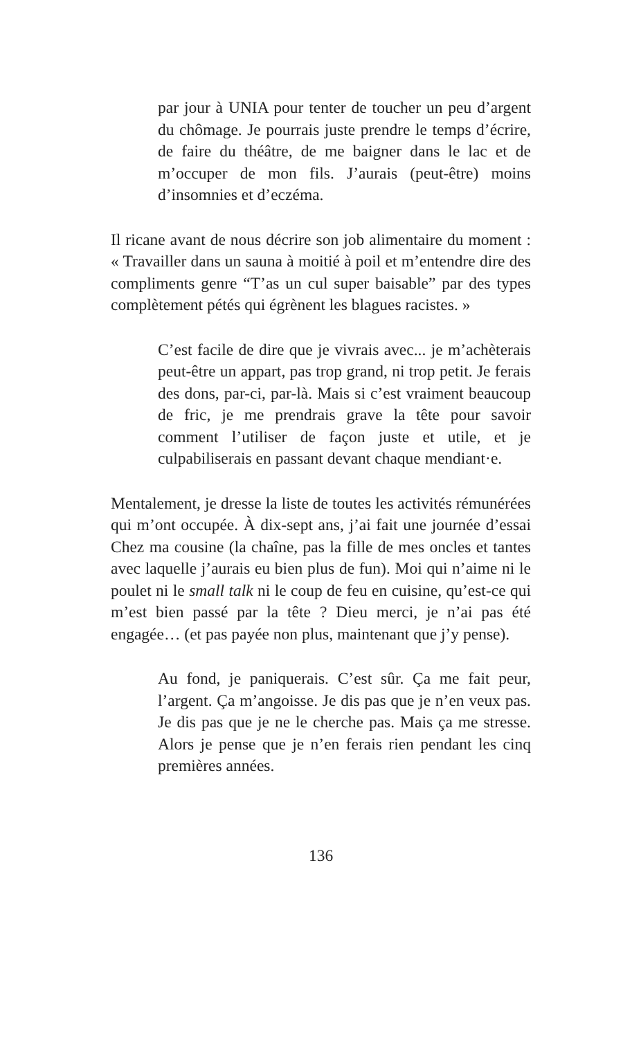par jour à UNIA pour tenter de toucher un peu d’argent du chômage. Je pourrais juste prendre le temps d’écrire, de faire du théâtre, de me baigner dans le lac et de m’occuper de mon fils. J’aurais (peut-être) moins d’insomnies et d’eczéma.
Il ricane avant de nous décrire son job alimentaire du moment : « Travailler dans un sauna à moitié à poil et m’entendre dire des compliments genre “T’as un cul super baisable” par des types complètement pétés qui égrènent les blagues racistes. »
C’est facile de dire que je vivrais avec... je m’achèterais peut-être un appart, pas trop grand, ni trop petit. Je ferais des dons, par-ci, par-là. Mais si c’est vraiment beaucoup de fric, je me prendrais grave la tête pour savoir comment l’utiliser de façon juste et utile, et je culpabiliserais en passant devant chaque mendiant·e.
Mentalement, je dresse la liste de toutes les activités rémunérées qui m’ont occupée. À dix-sept ans, j’ai fait une journée d’essai Chez ma cousine (la chaîne, pas la fille de mes oncles et tantes avec laquelle j’aurais eu bien plus de fun). Moi qui n’aime ni le poulet ni le small talk ni le coup de feu en cuisine, qu’est-ce qui m’est bien passé par la tête ? Dieu merci, je n’ai pas été engagée… (et pas payée non plus, maintenant que j’y pense).
Au fond, je paniquerais. C’est sûr. Ça me fait peur, l’argent. Ça m’angoisse. Je dis pas que je n’en veux pas. Je dis pas que je ne le cherche pas. Mais ça me stresse. Alors je pense que je n’en ferais rien pendant les cinq premières années.
136